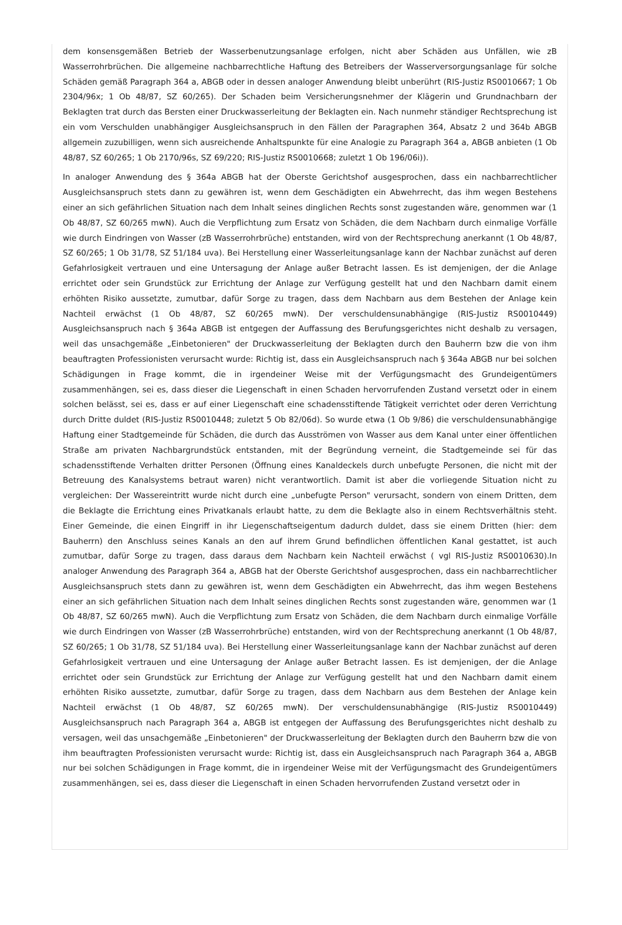dem konsensgemäßen Betrieb der Wasserbenutzungsanlage erfolgen, nicht aber Schäden aus Unfällen, wie zB Wasserrohrbrüchen. Die allgemeine nachbarrechtliche Haftung des Betreibers der Wasserversorgungsanlage für solche Schäden gemäß Paragraph 364 a, ABGB oder in dessen analoger Anwendung bleibt unberührt (RIS-Justiz RS0010667; 1 Ob 2304/96x; 1 Ob 48/87, SZ 60/265). Der Schaden beim Versicherungsnehmer der Klägerin und Grundnachbarn der Beklagten trat durch das Bersten einer Druckwasserleitung der Beklagten ein. Nach nunmehr ständiger Rechtsprechung ist ein vom Verschulden unabhängiger Ausgleichsanspruch in den Fällen der Paragraphen 364, Absatz 2 und 364b ABGB allgemein zuzubilligen, wenn sich ausreichende Anhaltspunkte für eine Analogie zu Paragraph 364 a, ABGB anbieten (1 Ob 48/87, SZ 60/265; 1 Ob 2170/96s, SZ 69/220; RIS-Justiz RS0010668; zuletzt 1 Ob 196/06i)).
In analoger Anwendung des § 364a ABGB hat der Oberste Gerichtshof ausgesprochen, dass ein nachbarrechtlicher Ausgleichsanspruch stets dann zu gewähren ist, wenn dem Geschädigten ein Abwehrrecht, das ihm wegen Bestehens einer an sich gefährlichen Situation nach dem Inhalt seines dinglichen Rechts sonst zugestanden wäre, genommen war (1 Ob 48/87, SZ 60/265 mwN). Auch die Verpflichtung zum Ersatz von Schäden, die dem Nachbarn durch einmalige Vorfälle wie durch Eindringen von Wasser (zB Wasserrohrbrüche) entstanden, wird von der Rechtsprechung anerkannt (1 Ob 48/87, SZ 60/265; 1 Ob 31/78, SZ 51/184 uva). Bei Herstellung einer Wasserleitungsanlage kann der Nachbar zunächst auf deren Gefahrlosigkeit vertrauen und eine Untersagung der Anlage außer Betracht lassen. Es ist demjenigen, der die Anlage errichtet oder sein Grundstück zur Errichtung der Anlage zur Verfügung gestellt hat und den Nachbarn damit einem erhöhten Risiko aussetzte, zumutbar, dafür Sorge zu tragen, dass dem Nachbarn aus dem Bestehen der Anlage kein Nachteil erwächst (1 Ob 48/87, SZ 60/265 mwN). Der verschuldensunabhängige (RIS-Justiz RS0010449) Ausgleichsanspruch nach § 364a ABGB ist entgegen der Auffassung des Berufungsgerichtes nicht deshalb zu versagen, weil das unsachgemäße „Einbetonieren" der Druckwasserleitung der Beklagten durch den Bauherrn bzw die von ihm beauftragten Professionisten verursacht wurde: Richtig ist, dass ein Ausgleichsanspruch nach § 364a ABGB nur bei solchen Schädigungen in Frage kommt, die in irgendeiner Weise mit der Verfügungsmacht des Grundeigentümers zusammenhängen, sei es, dass dieser die Liegenschaft in einen Schaden hervorrufenden Zustand versetzt oder in einem solchen belässt, sei es, dass er auf einer Liegenschaft eine schadensstiftende Tätigkeit verrichtet oder deren Verrichtung durch Dritte duldet (RIS-Justiz RS0010448; zuletzt 5 Ob 82/06d). So wurde etwa (1 Ob 9/86) die verschuldensunabhängige Haftung einer Stadtgemeinde für Schäden, die durch das Ausströmen von Wasser aus dem Kanal unter einer öffentlichen Straße am privaten Nachbargrundstück entstanden, mit der Begründung verneint, die Stadtgemeinde sei für das schadensstiftende Verhalten dritter Personen (Öffnung eines Kanaldeckels durch unbefugte Personen, die nicht mit der Betreuung des Kanalsystems betraut waren) nicht verantwortlich. Damit ist aber die vorliegende Situation nicht zu vergleichen: Der Wassereintritt wurde nicht durch eine „unbefugte Person" verursacht, sondern von einem Dritten, dem die Beklagte die Errichtung eines Privatkanals erlaubt hatte, zu dem die Beklagte also in einem Rechtsverhältnis steht. Einer Gemeinde, die einen Eingriff in ihr Liegenschaftseigentum dadurch duldet, dass sie einem Dritten (hier: dem Bauherrn) den Anschluss seines Kanals an den auf ihrem Grund befindlichen öffentlichen Kanal gestattet, ist auch zumutbar, dafür Sorge zu tragen, dass daraus dem Nachbarn kein Nachteil erwächst ( vgl RIS-Justiz RS0010630).In analoger Anwendung des Paragraph 364 a, ABGB hat der Oberste Gerichtshof ausgesprochen, dass ein nachbarrechtlicher Ausgleichsanspruch stets dann zu gewähren ist, wenn dem Geschädigten ein Abwehrrecht, das ihm wegen Bestehens einer an sich gefährlichen Situation nach dem Inhalt seines dinglichen Rechts sonst zugestanden wäre, genommen war (1 Ob 48/87, SZ 60/265 mwN). Auch die Verpflichtung zum Ersatz von Schäden, die dem Nachbarn durch einmalige Vorfälle wie durch Eindringen von Wasser (zB Wasserrohrbrüche) entstanden, wird von der Rechtsprechung anerkannt (1 Ob 48/87, SZ 60/265; 1 Ob 31/78, SZ 51/184 uva). Bei Herstellung einer Wasserleitungsanlage kann der Nachbar zunächst auf deren Gefahrlosigkeit vertrauen und eine Untersagung der Anlage außer Betracht lassen. Es ist demjenigen, der die Anlage errichtet oder sein Grundstück zur Errichtung der Anlage zur Verfügung gestellt hat und den Nachbarn damit einem erhöhten Risiko aussetzte, zumutbar, dafür Sorge zu tragen, dass dem Nachbarn aus dem Bestehen der Anlage kein Nachteil erwächst (1 Ob 48/87, SZ 60/265 mwN). Der verschuldensunabhängige (RIS-Justiz RS0010449) Ausgleichsanspruch nach Paragraph 364 a, ABGB ist entgegen der Auffassung des Berufungsgerichtes nicht deshalb zu versagen, weil das unsachgemäße „Einbetonieren" der Druckwasserleitung der Beklagten durch den Bauherrn bzw die von ihm beauftragten Professionisten verursacht wurde: Richtig ist, dass ein Ausgleichsanspruch nach Paragraph 364 a, ABGB nur bei solchen Schädigungen in Frage kommt, die in irgendeiner Weise mit der Verfügungsmacht des Grundeigentümers zusammenhängen, sei es, dass dieser die Liegenschaft in einen Schaden hervorrufenden Zustand versetzt oder in